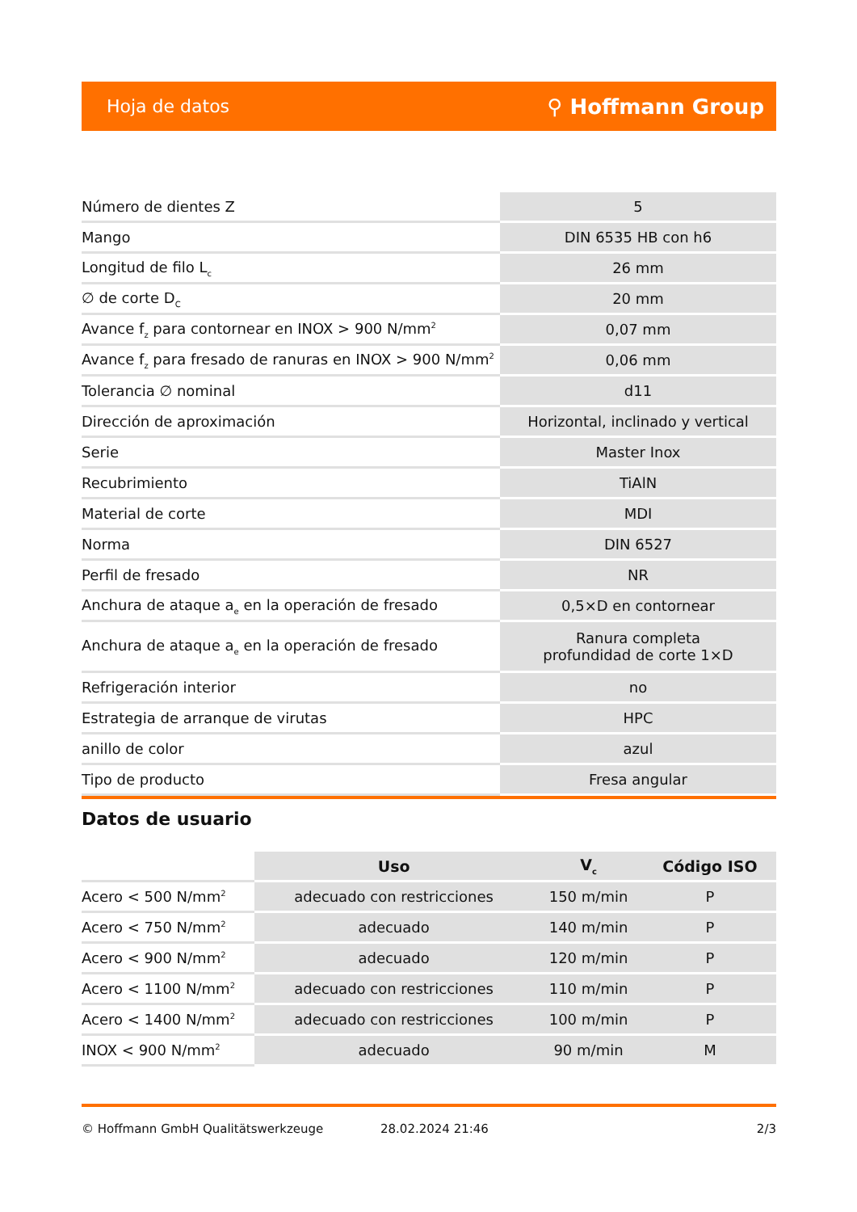Hoja de datos ⚲ Hoffmann Group
| Número de dientes Z | 5 |
| Mango | DIN 6535 HB con h6 |
| Longitud de filo L<sub>c</sub> | 26 mm |
| ∅ de corte D<sub>C</sub> | 20 mm |
| Avance f<sub>z</sub> para contornear en INOX > 900 N/mm<sup>2</sup> | 0,07 mm |
| Avance f<sub>z</sub> para fresado de ranuras en INOX > 900 N/mm<sup>2</sup> | 0,06 mm |
| Tolerancia ∅ nominal | d11 |
| Dirección de aproximación | Horizontal, inclinado y vertical |
| Serie | Master Inox |
| Recubrimiento | TiAlN |
| Material de corte | MDI |
| Norma | DIN 6527 |
| Perfil de fresado | NR |
| Anchura de ataque a<sub>e</sub> en la operación de fresado | 0,5×D en contornear |
| Anchura de ataque a<sub>e</sub> en la operación de fresado | Ranura completa profundidad de corte 1×D |
| Refrigeración interior | no |
| Estrategia de arranque de virutas | HPC |
| anillo de color | azul |
| Tipo de producto | Fresa angular |
Datos de usuario
| | Uso | V<sub>c</sub> | Código ISO |
| Acero < 500 N/mm<sup>2</sup> | adecuado con restricciones | 150 m/min | P |
| Acero < 750 N/mm<sup>2</sup> | adecuado | 140 m/min | P |
| Acero < 900 N/mm<sup>2</sup> | adecuado | 120 m/min | P |
| Acero < 1100 N/mm<sup>2</sup> | adecuado con restricciones | 110 m/min | P |
| Acero < 1400 N/mm<sup>2</sup> | adecuado con restricciones | 100 m/min | P |
| INOX < 900 N/mm<sup>2</sup> | adecuado | 90 m/min | M |
© Hoffmann GmbH Qualitätswerkzeuge 28.02.2024 21:46 2/3